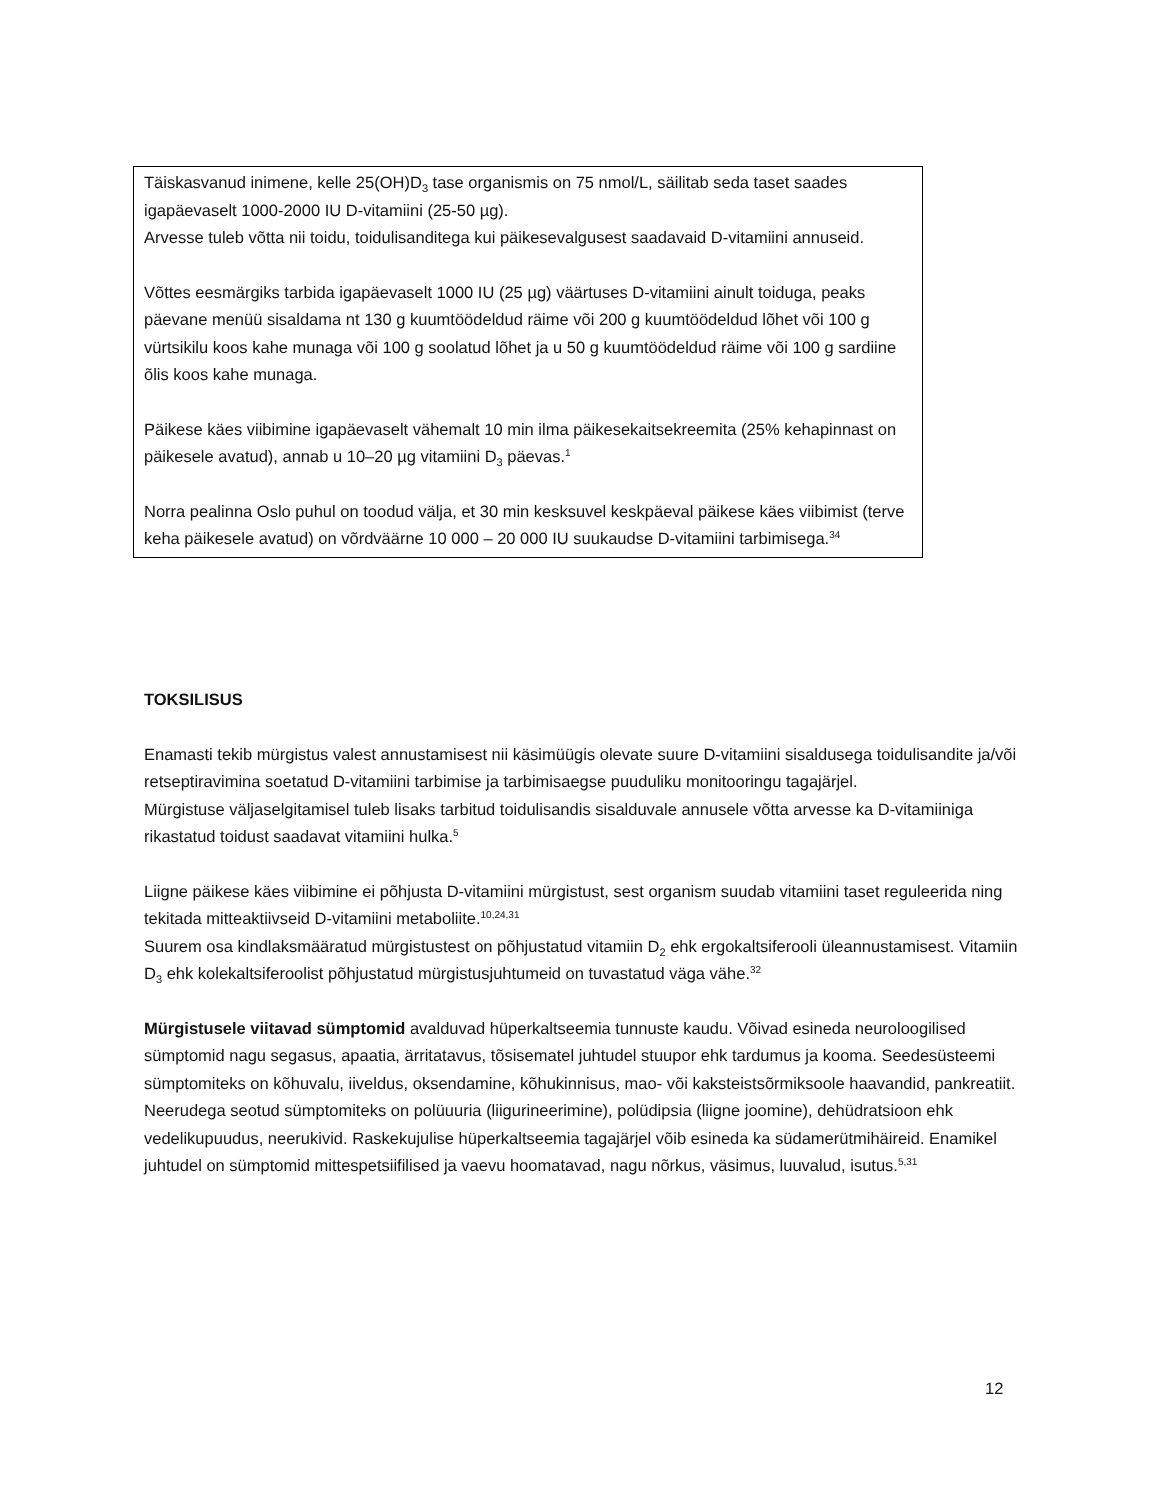Täiskasvanud inimene, kelle 25(OH)D<sub>3</sub> tase organismis on 75 nmol/L, säilitab seda taset saades igapäevaselt 1000-2000 IU D-vitamiini (25-50 µg).
Arvesse tuleb võtta nii toidu, toidulisanditega kui päikesevalgusest saadavaid D-vitamiini annuseid.
Võttes eesmärgiks tarbida igapäevaselt 1000 IU (25 µg) väärtuses D-vitamiini ainult toiduga, peaks päevane menüü sisaldama nt 130 g kuumtöödeldud räime või 200 g kuumtöödeldud lõhet või 100 g vürtsikilu koos kahe munaga või 100 g soolatud lõhet ja u 50 g kuumtöödeldud räime või 100 g sardiine õlis koos kahe munaga.
Päikese käes viibimine igapäevaselt vähemalt 10 min ilma päikesekaitsekreemita (25% kehapinnast on päikesele avatud), annab u 10–20 µg vitamiini D<sub>3</sub> päevas.<sup>1</sup>
Norra pealinna Oslo puhul on toodud välja, et 30 min kesksuvel keskpäeval päikese käes viibimist (terve keha päikesele avatud) on võrdväärne 10 000 – 20 000 IU suukaudse D-vitamiini tarbimisega.<sup>34</sup>
TOKSILISUS
Enamasti tekib mürgistus valest annustamisest nii käsimüügis olevate suure D-vitamiini sisaldusega toidulisandite ja/või retseptiravimina soetatud D-vitamiini tarbimise ja tarbimisaegse puuduliku monitooringu tagajärjel.
Mürgistuse väljaselgitamisel tuleb lisaks tarbitud toidulisandis sisalduvale annusele võtta arvesse ka D-vitamiiniga rikastatud toidust saadavat vitamiini hulka.<sup>5</sup>
Liigne päikese käes viibimine ei põhjusta D-vitamiini mürgistust, sest organism suudab vitamiini taset reguleerida ning tekitada mitteaktiivseid D-vitamiini metaboliite.<sup>10,24,31</sup>
Suurem osa kindlaksmääratud mürgistustest on põhjustatud vitamiin D<sub>2</sub> ehk ergokaltsiferooli üleannustamisest. Vitamiin D<sub>3</sub> ehk kolekaltsiferoolist põhjustatud mürgistusjuhtumeid on tuvastatud väga vähe.<sup>32</sup>
Mürgistusele viitavad sümptomid avalduvad hüperkaltseemia tunnuste kaudu. Võivad esineda neuroloogilised sümptomid nagu segasus, apaatia, ärritatavus, tõsisematel juhtudel stuupor ehk tardumus ja kooma. Seedesüsteemi sümptomiteks on kõhuvalu, iiveldus, oksendamine, kõhukinnisus, mao- või kaksteistsõrmiksoole haavandid, pankreatiit. Neerudega seotud sümptomiteks on polüuuria (liigurineerimine), polüdipsia (liigne joomine), dehüdratsioon ehk vedelikupuudus, neerukivid. Raskekujulise hüperkaltseemia tagajärjel võib esineda ka südamerütmihäireid. Enamikel juhtudel on sümptomid mittespetsiifilised ja vaevu hoomatavad, nagu nõrkus, väsimus, luuvalud, isutus.<sup>5,31</sup>
12